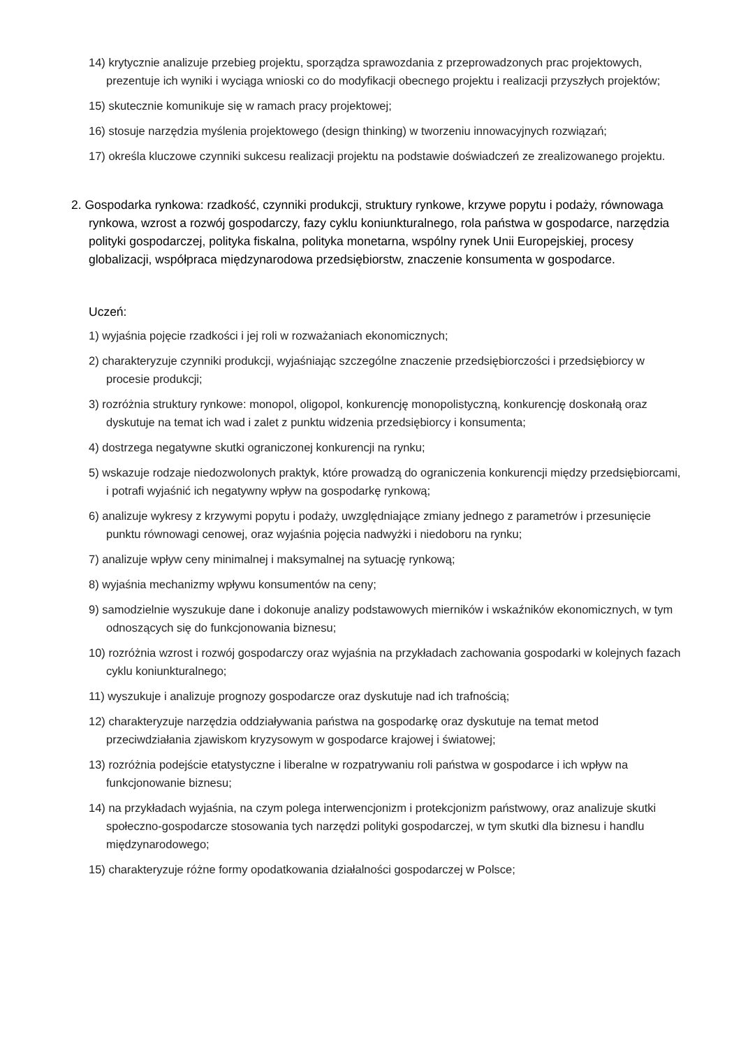14) krytycznie analizuje przebieg projektu, sporządza sprawozdania z przeprowadzonych prac projektowych, prezentuje ich wyniki i wyciąga wnioski co do modyfikacji obecnego projektu i realizacji przyszłych projektów;
15) skutecznie komunikuje się w ramach pracy projektowej;
16) stosuje narzędzia myślenia projektowego (design thinking) w tworzeniu innowacyjnych rozwiązań;
17) określa kluczowe czynniki sukcesu realizacji projektu na podstawie doświadczeń ze zrealizowanego projektu.
2. Gospodarka rynkowa: rzadkość, czynniki produkcji, struktury rynkowe, krzywe popytu i podaży, równowaga rynkowa, wzrost a rozwój gospodarczy, fazy cyklu koniunkturalnego, rola państwa w gospodarce, narzędzia polityki gospodarczej, polityka fiskalna, polityka monetarna, wspólny rynek Unii Europejskiej, procesy globalizacji, współpraca międzynarodowa przedsiębiorstw, znaczenie konsumenta w gospodarce.
Uczeń:
1) wyjaśnia pojęcie rzadkości i jej roli w rozważaniach ekonomicznych;
2) charakteryzuje czynniki produkcji, wyjaśniając szczególne znaczenie przedsiębiorczości i przedsiębiorcy w procesie produkcji;
3) rozróżnia struktury rynkowe: monopol, oligopol, konkurencję monopolistyczną, konkurencję doskonałą oraz dyskutuje na temat ich wad i zalet z punktu widzenia przedsiębiorcy i konsumenta;
4) dostrzega negatywne skutki ograniczonej konkurencji na rynku;
5) wskazuje rodzaje niedozwolonych praktyk, które prowadzą do ograniczenia konkurencji między przedsiębiorcami, i potrafi wyjaśnić ich negatywny wpływ na gospodarkę rynkową;
6) analizuje wykresy z krzywymi popytu i podaży, uwzględniające zmiany jednego z parametrów i przesunięcie punktu równowagi cenowej, oraz wyjaśnia pojęcia nadwyżki i niedoboru na rynku;
7) analizuje wpływ ceny minimalnej i maksymalnej na sytuację rynkową;
8) wyjaśnia mechanizmy wpływu konsumentów na ceny;
9) samodzielnie wyszukuje dane i dokonuje analizy podstawowych mierników i wskaźników ekonomicznych, w tym odnoszących się do funkcjonowania biznesu;
10) rozróżnia wzrost i rozwój gospodarczy oraz wyjaśnia na przykładach zachowania gospodarki w kolejnych fazach cyklu koniunkturalnego;
11) wyszukuje i analizuje prognozy gospodarcze oraz dyskutuje nad ich trafnością;
12) charakteryzuje narzędzia oddziaływania państwa na gospodarkę oraz dyskutuje na temat metod przeciwdziałania zjawiskom kryzysowym w gospodarce krajowej i światowej;
13) rozróżnia podejście etatystyczne i liberalne w rozpatrywaniu roli państwa w gospodarce i ich wpływ na funkcjonowanie biznesu;
14) na przykładach wyjaśnia, na czym polega interwencjonizm i protekcjonizm państwowy, oraz analizuje skutki społeczno-gospodarcze stosowania tych narzędzi polityki gospodarczej, w tym skutki dla biznesu i handlu międzynarodowego;
15) charakteryzuje różne formy opodatkowania działalności gospodarczej w Polsce;